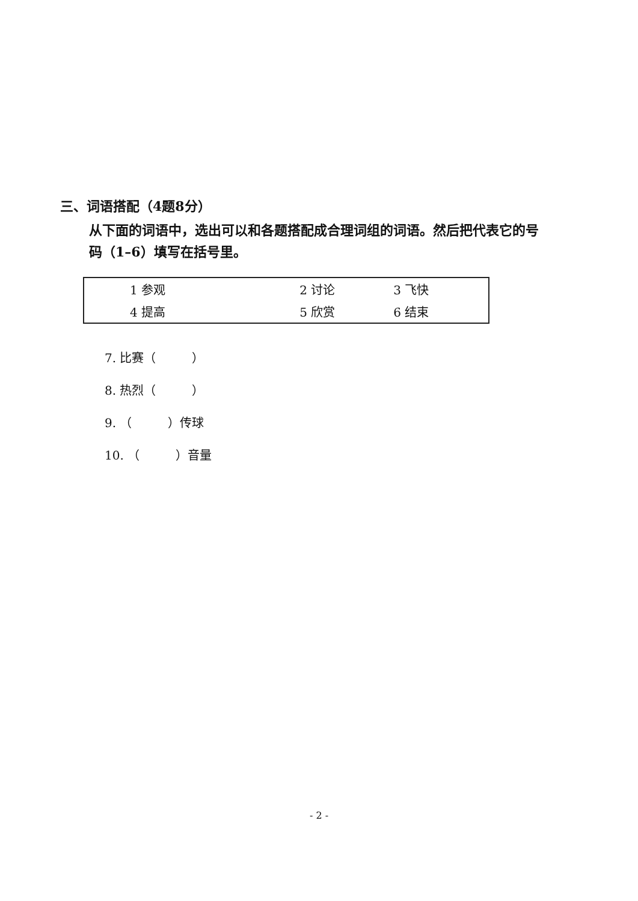三、词语搭配（4题8分）
从下面的词语中，选出可以和各题搭配成合理词组的词语。然后把代表它的号码（1–6）填写在括号里。
| 1 参观 | 2 讨论 | 3 飞快 |
| 4 提高 | 5 欣赏 | 6 结束 |
7. 比赛（　　　）
8. 热烈（　　　）
9. （　　　）传球
10. （　　　）音量
- 2 -